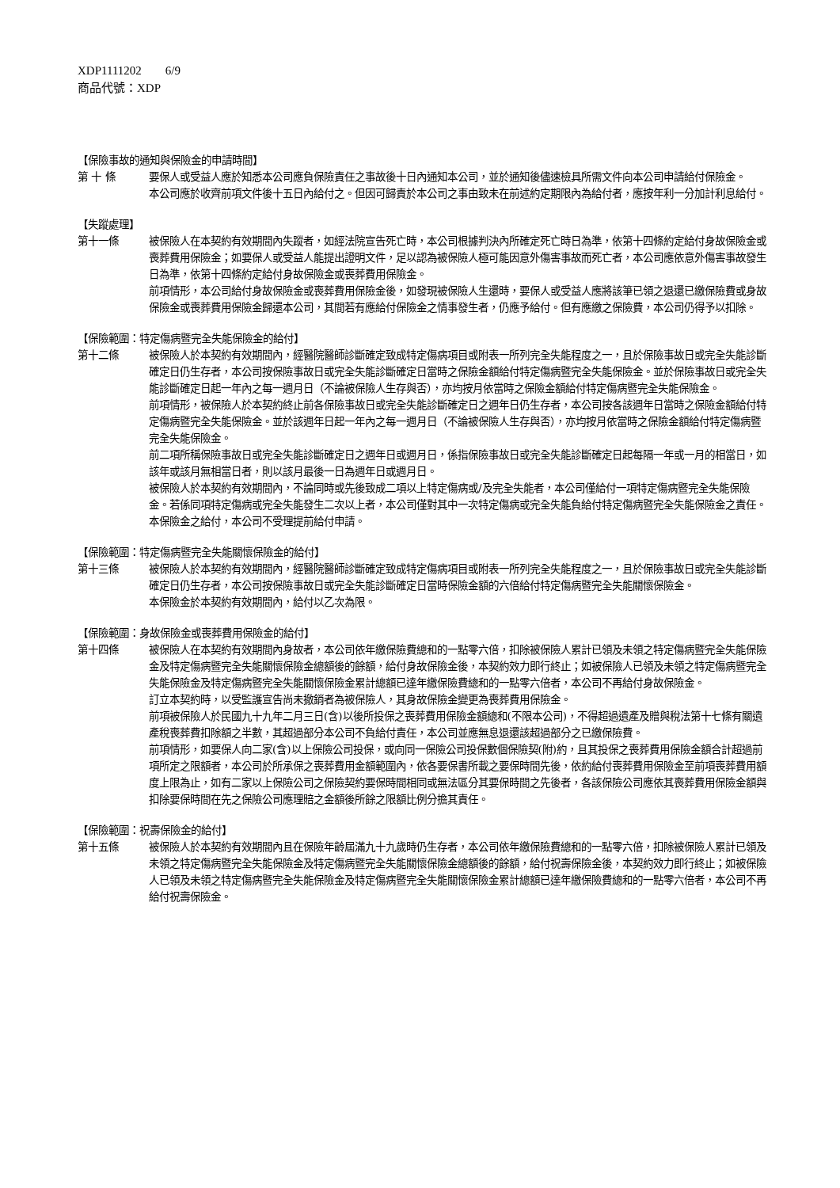XDP1111202 6/9
商品代號：XDP
【保險事故的通知與保險金的申請時間】
第 十 條 要保人或受益人應於知悉本公司應負保險責任之事故後十日內通知本公司，並於通知後儘速檢具所需文件向本公司申請給付保險金。
本公司應於收齊前項文件後十五日內給付之。但因可歸責於本公司之事由致未在前述約定期限內為給付者，應按年利一分加計利息給付。
【失蹤處理】
第十一條 被保險人在本契約有效期間內失蹤者，如經法院宣告死亡時，本公司根據判決內所確定死亡時日為準，依第十四條約定給付身故保險金或喪葬費用保險金；如要保人或受益人能提出證明文件，足以認為被保險人極可能因意外傷害事故而死亡者，本公司應依意外傷害事故發生日為準，依第十四條約定給付身故保險金或喪葬費用保險金。
前項情形，本公司給付身故保險金或喪葬費用保險金後，如發現被保險人生還時，要保人或受益人應將該筆已領之退還已繳保險費或身故保險金或喪葬費用保險金歸還本公司，其間若有應給付保險金之情事發生者，仍應予給付。但有應繳之保險費，本公司仍得予以扣除。
【保險範圍：特定傷病暨完全失能保險金的給付】
第十二條 被保險人於本契約有效期間內，經醫院醫師診斷確定致成特定傷病項目或附表一所列完全失能程度之一，且於保險事故日或完全失能診斷確定日仍生存者，本公司按保險事故日或完全失能診斷確定日當時之保險金額給付特定傷病暨完全失能保險金。並於保險事故日或完全失能診斷確定日起一年內之每一週月日（不論被保險人生存與否），亦均按月依當時之保險金額給付特定傷病暨完全失能保險金。
前項情形，被保險人於本契約終止前各保險事故日或完全失能診斷確定日之週年日仍生存者，本公司按各該週年日當時之保險金額給付特定傷病暨完全失能保險金。並於該週年日起一年內之每一週月日（不論被保險人生存與否），亦均按月依當時之保險金額給付特定傷病暨完全失能保險金。
前二項所稱保險事故日或完全失能診斷確定日之週年日或週月日，係指保險事故日或完全失能診斷確定日起每隔一年或一月的相當日，如該年或該月無相當日者，則以該月最後一日為週年日或週月日。
被保險人於本契約有效期間內，不論同時或先後致成二項以上特定傷病或/及完全失能者，本公司僅給付一項特定傷病暨完全失能保險金。若係同項特定傷病或完全失能發生二次以上者，本公司僅對其中一次特定傷病或完全失能負給付特定傷病暨完全失能保險金之責任。
本保險金之給付，本公司不受理提前給付申請。
【保險範圍：特定傷病暨完全失能關懷保險金的給付】
第十三條 被保險人於本契約有效期間內，經醫院醫師診斷確定致成特定傷病項目或附表一所列完全失能程度之一，且於保險事故日或完全失能診斷確定日仍生存者，本公司按保險事故日或完全失能診斷確定日當時保險金額的六倍給付特定傷病暨完全失能關懷保險金。
本保險金於本契約有效期間內，給付以乙次為限。
【保險範圍：身故保險金或喪葬費用保險金的給付】
第十四條 被保險人在本契約有效期間內身故者，本公司依年繳保險費總和的一點零六倍，扣除被保險人累計已領及未領之特定傷病暨完全失能保險金及特定傷病暨完全失能關懷保險金總額後的餘額，給付身故保險金後，本契約效力即行終止；如被保險人已領及未領之特定傷病暨完全失能保險金及特定傷病暨完全失能關懷保險金累計總額已達年繳保險費總和的一點零六倍者，本公司不再給付身故保險金。
訂立本契約時，以受監護宣告尚未撤銷者為被保險人，其身故保險金變更為喪葬費用保險金。
前項被保險人於民國九十九年二月三日(含)以後所投保之喪葬費用保險金額總和(不限本公司)，不得超過遺產及贈與稅法第十七條有關遺產稅喪葬費扣除額之半數，其超過部分本公司不負給付責任，本公司並應無息退還該超過部分之已繳保險費。
前項情形，如要保人向二家(含)以上保險公司投保，或向同一保險公司投保數個保險契(附)約，且其投保之喪葬費用保險金額合計超過前項所定之限額者，本公司於所承保之喪葬費用金額範圍內，依各要保書所載之要保時間先後，依約給付喪葬費用保險金至前項喪葬費用額度上限為止，如有二家以上保險公司之保險契約要保時間相同或無法區分其要保時間之先後者，各該保險公司應依其喪葬費用保險金額與扣除要保時間在先之保險公司應理賠之金額後所餘之限額比例分擔其責任。
【保險範圍：祝壽保險金的給付】
第十五條 被保險人於本契約有效期間內且在保險年齡屆滿九十九歲時仍生存者，本公司依年繳保險費總和的一點零六倍，扣除被保險人累計已領及未領之特定傷病暨完全失能保險金及特定傷病暨完全失能關懷保險金總額後的餘額，給付祝壽保險金後，本契約效力即行終止；如被保險人已領及未領之特定傷病暨完全失能保險金及特定傷病暨完全失能關懷保險金累計總額已達年繳保險費總和的一點零六倍者，本公司不再給付祝壽保險金。